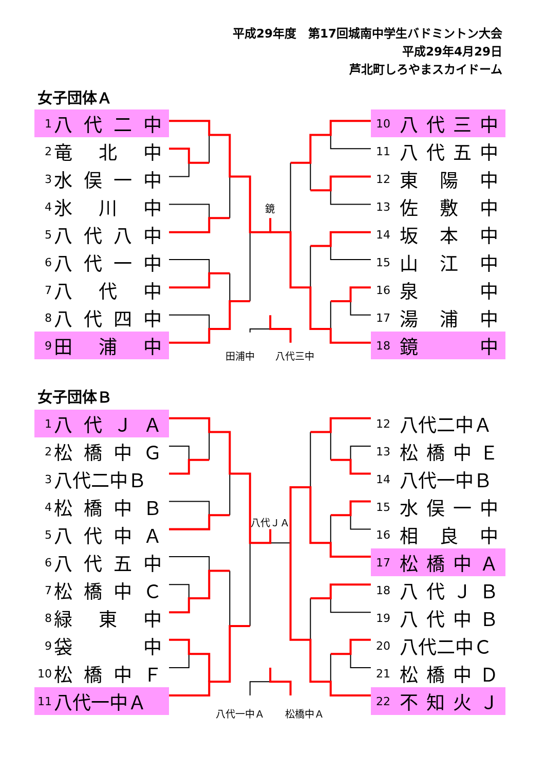平成29年度　第17回城南中学生バドミントン大会
平成29年4月29日
芦北町しろやまスカイドーム
女子団体Ａ
1 八代二中
2 竜北中
3 水俣一中
4 氷川中
5 八代八中
6 八代一中
7 八代中
8 八代四中
9 田浦中
鏡
田浦中 八代三中
10 八代三中
11 八代五中
12 東陽中
13 佐敷中
14 坂本中
15 山江中
16 泉中
17 湯浦中
18 鏡中
女子団体Ｂ
1 八代ＪＡ
2 松橋中Ｇ
3 八代二中Ｂ
4 松橋中Ｂ
5 八代中Ａ
6 八代五中
7 松橋中Ｃ
8 緑東中
9 袋中
10 松橋中Ｆ
11 八代一中Ａ
八代ＪＡ
八代一中Ａ 松橋中Ａ
12 八代二中Ａ
13 松橋中Ｅ
14 八代一中Ｂ
15 水俣一中
16 相良中
17 松橋中Ａ
18 八代ＪＢ
19 八代中Ｂ
20 八代二中Ｃ
21 松橋中Ｄ
22 不知火Ｊ